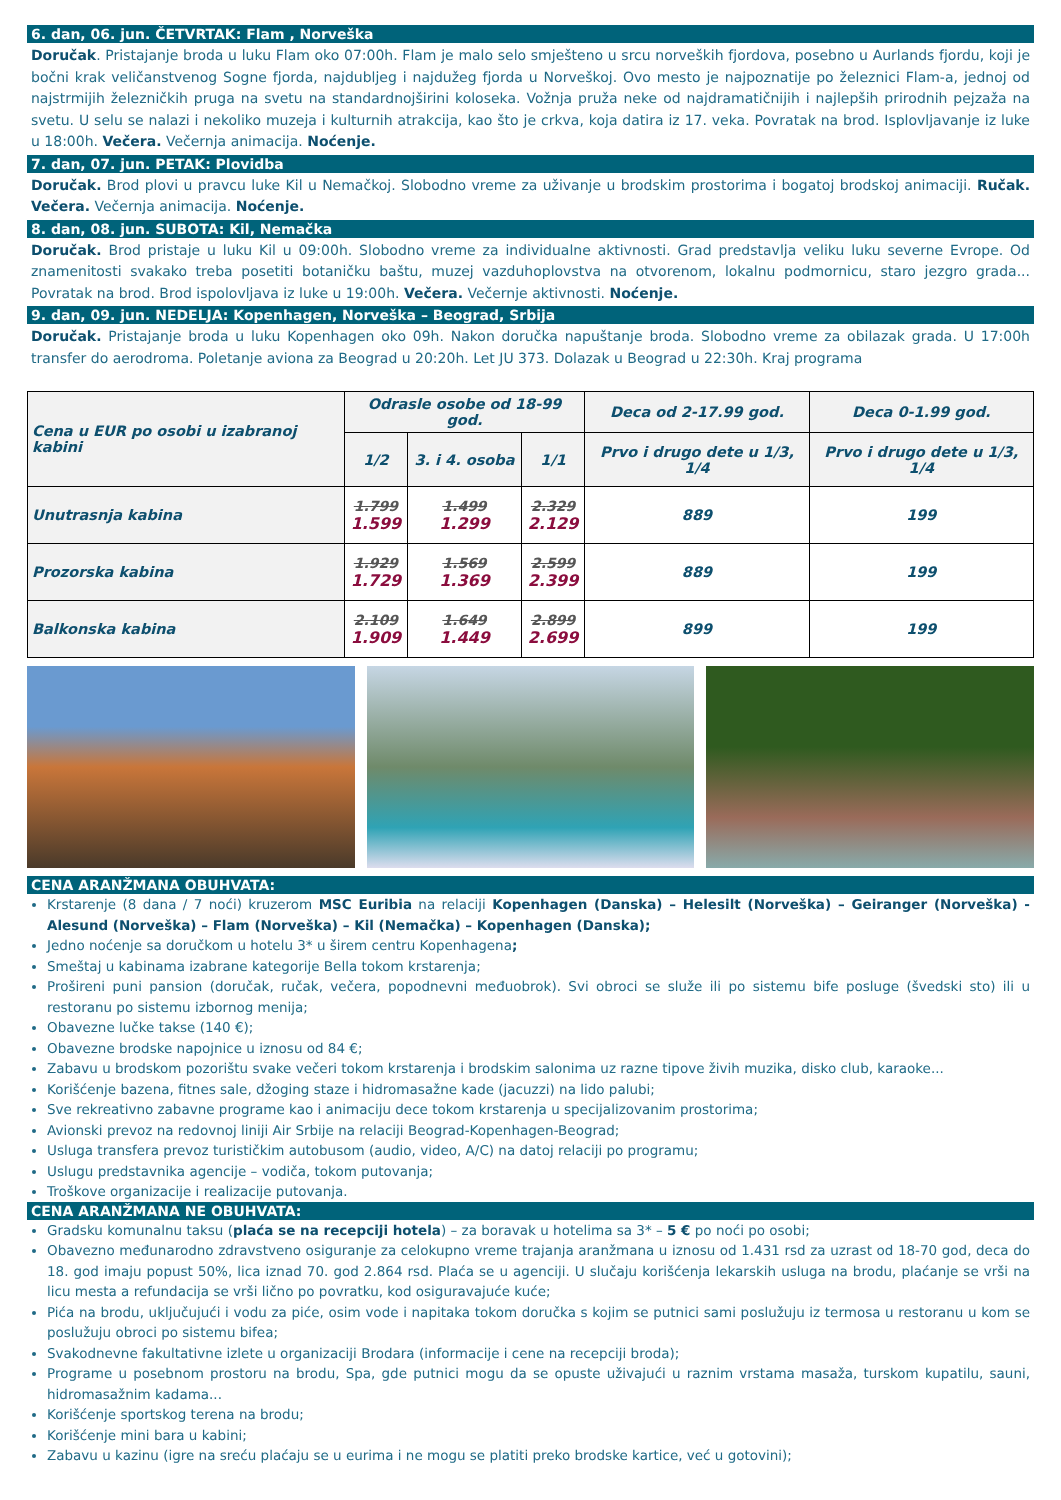6. dan, 06. jun. ČETVRTAK: Flam , Norveška
Doručak. Pristajanje broda u luku Flam oko 07:00h. Flam je malo selo smješteno u srcu norveških fjordova, posebno u Aurlands fjordu, koji je bočni krak veličanstvenog Sogne fjorda, najdubljeg i najdužeg fjorda u Norveškoj. Ovo mesto je najpoznatije po železnici Flam-a, jednoj od najstrmijih železničkih pruga na svetu na standardnojširini koloseka. Vožnja pruža neke od najdramatičnijih i najlepših prirodnih pejzaža na svetu. U selu se nalazi i nekoliko muzeja i kulturnih atrakcija, kao što je crkva, koja datira iz 17. veka. Povratak na brod. Isplovljavanje iz luke u 18:00h. Večera. Večernja animacija. Noćenje.
7. dan, 07. jun. PETAK: Plovidba
Doručak. Brod plovi u pravcu luke Kil u Nemačkoj. Slobodno vreme za uživanje u brodskim prostorima i bogatoj brodskoj animaciji. Ručak. Večera. Večernja animacija. Noćenje.
8. dan, 08. jun. SUBOTA: Kil, Nemačka
Doručak. Brod pristaje u luku Kil u 09:00h. Slobodno vreme za individualne aktivnosti. Grad predstavlja veliku luku severne Evrope. Od znamenitosti svakako treba posetiti botaničku baštu, muzej vazduhoplovstva na otvorenom, lokalnu podmornicu, staro jezgro grada... Povratak na brod. Brod ispolovljava iz luke u 19:00h. Večera. Večernje aktivnosti. Noćenje.
9. dan, 09. jun. NEDELJA: Kopenhagen, Norveška – Beograd, Srbija
Doručak. Pristajanje broda u luku Kopenhagen oko 09h. Nakon doručka napuštanje broda. Slobodno vreme za obilazak grada. U 17:00h transfer do aerodroma. Poletanje aviona za Beograd u 20:20h. Let JU 373. Dolazak u Beograd u 22:30h. Kraj programa
| Cena u EUR po osobi u izabranoj kabini | Odrasle osobe od 18-99 god. | | | Deca od 2-17.99 god. | Deca 0-1.99 god. |
| --- | --- | --- | --- | --- | --- |
| | 1/2 | 3. i 4. osoba | 1/1 | Prvo i drugo dete u 1/3, 1/4 | Prvo i drugo dete u 1/3, 1/4 |
| Unutrasnja kabina | 1.799 1.599 | 1.499 1.299 | 2.329 2.129 | 889 | 199 |
| Prozorska kabina | 1.929 1.729 | 1.569 1.369 | 2.599 2.399 | 889 | 199 |
| Balkonska kabina | 2.109 1.909 | 1.649 1.449 | 2.899 2.699 | 899 | 199 |
CENA ARANŽMANA OBUHVATA:
Krstarenje (8 dana / 7 noći) kruzerom MSC Euribia na relaciji Kopenhagen (Danska) – Helesilt (Norveška) – Geiranger (Norveška) - Alesund (Norveška) – Flam (Norveška) – Kil (Nemačka) – Kopenhagen (Danska);
Jedno noćenje sa doručkom u hotelu 3* u širem centru Kopenhagena;
Smeštaj u kabinama izabrane kategorije Bella tokom krstarenja;
Prošireni puni pansion (doručak, ručak, večera, popodnevni međuobrok). Svi obroci se služe ili po sistemu bife posluge (švedski sto) ili u restoranu po sistemu izbornog menija;
Obavezne lučke takse (140 €);
Obavezne brodske napojnice u iznosu od 84 €;
Zabavu u brodskom pozorištu svake večeri tokom krstarenja i brodskim salonima uz razne tipove živih muzika, disko club, karaoke...
Korišćenje bazena, fitnes sale, džoging staze i hidromasažne kade (jacuzzi) na lido palubi;
Sve rekreativno zabavne programe kao i animaciju dece tokom krstarenja u specijalizovanim prostorima;
Avionski prevoz na redovnoj liniji Air Srbije na relaciji Beograd-Kopenhagen-Beograd;
Usluga transfera prevoz turističkim autobusom (audio, video, A/C) na datoj relaciji po programu;
Uslugu predstavnika agencije – vodiča, tokom putovanja;
Troškove organizacije i realizacije putovanja.
CENA ARANŽMANA NE OBUHVATA:
Gradsku komunalnu taksu (plaća se na recepciji hotela) – za boravak u hotelima sa 3* – 5 € po noći po osobi;
Obavezno međunarodno zdravstveno osiguranje za celokupno vreme trajanja aranžmana u iznosu od 1.431 rsd za uzrast od 18-70 god, deca do 18. god imaju popust 50%, lica iznad 70. god 2.864 rsd. Plaća se u agenciji. U slučaju korišćenja lekarskih usluga na brodu, plaćanje se vrši na licu mesta a refundacija se vrši lično po povratku, kod osiguravajuće kuće;
Pića na brodu, uključujući i vodu za piće, osim vode i napitaka tokom doručka s kojim se putnici sami poslužuju iz termosa u restoranu u kom se poslužuju obroci po sistemu bifea;
Svakodnevne fakultativne izlete u organizaciji Brodara (informacije i cene na recepciji broda);
Programe u posebnom prostoru na brodu, Spa, gde putnici mogu da se opuste uživajući u raznim vrstama masaža, turskom kupatilu, sauni, hidromasažnim kadama...
Korišćenje sportskog terena na brodu;
Korišćenje mini bara u kabini;
Zabavu u kazinu (igre na sreću plaćaju se u eurima i ne mogu se platiti preko brodske kartice, već u gotovini);